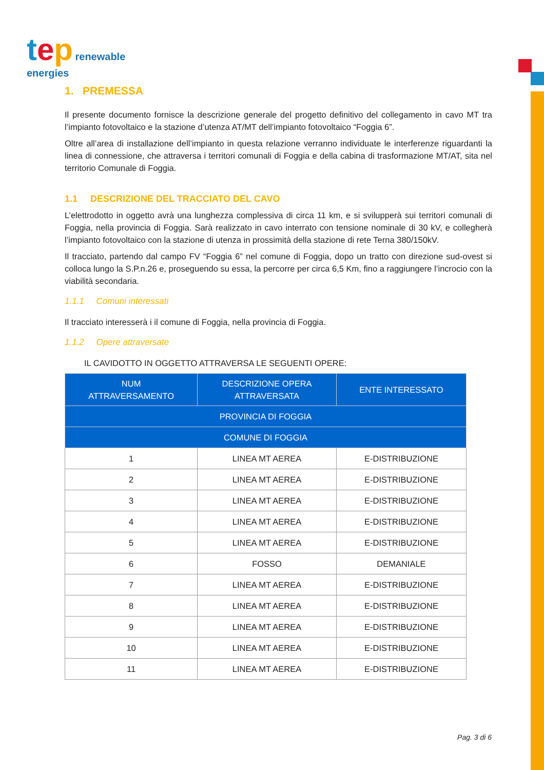tep renewable
energies
1. PREMESSA
Il presente documento fornisce la descrizione generale del progetto definitivo del collegamento in cavo MT tra l’impianto fotovoltaico e la stazione d’utenza AT/MT dell’impianto fotovoltaico “Foggia 6”.
Oltre all’area di installazione dell’impianto in questa relazione verranno individuate le interferenze riguardanti la linea di connessione, che attraversa i territori comunali di Foggia e della cabina di trasformazione MT/AT, sita nel territorio Comunale di Foggia.
1.1 DESCRIZIONE DEL TRACCIATO DEL CAVO
L’elettrodotto in oggetto avrà una lunghezza complessiva di circa 11 km, e si svilupperà sui territori comunali di Foggia, nella provincia di Foggia. Sarà realizzato in cavo interrato con tensione nominale di 30 kV, e collegherà l’impianto fotovoltaico con la stazione di utenza in prossimità della stazione di rete Terna 380/150kV.
Il tracciato, partendo dal campo FV “Foggia 6” nel comune di Foggia, dopo un tratto con direzione sud-ovest si colloca lungo la S.P.n.26 e, proseguendo su essa, la percorre per circa 6,5 Km, fino a raggiungere l’incrocio con la viabilità secondaria.
1.1.1 Comuni interessati
Il tracciato interesserà i il comune di Foggia, nella provincia di Foggia.
1.1.2 Opere attraversate
IL CAVIDOTTO IN OGGETTO ATTRAVERSA LE SEGUENTI OPERE:
| NUM ATTRAVERSAMENTO | DESCRIZIONE OPERA ATTRAVERSATA | ENTE INTERESSATO |
| --- | --- | --- |
| PROVINCIA DI FOGGIA | | |
| COMUNE DI FOGGIA | | |
| 1 | LINEA MT AEREA | E-DISTRIBUZIONE |
| 2 | LINEA MT AEREA | E-DISTRIBUZIONE |
| 3 | LINEA MT AEREA | E-DISTRIBUZIONE |
| 4 | LINEA MT AEREA | E-DISTRIBUZIONE |
| 5 | LINEA MT AEREA | E-DISTRIBUZIONE |
| 6 | FOSSO | DEMANIALE |
| 7 | LINEA MT AEREA | E-DISTRIBUZIONE |
| 8 | LINEA MT AEREA | E-DISTRIBUZIONE |
| 9 | LINEA MT AEREA | E-DISTRIBUZIONE |
| 10 | LINEA MT AEREA | E-DISTRIBUZIONE |
| 11 | LINEA MT AEREA | E-DISTRIBUZIONE |
Pag. 3 di 6